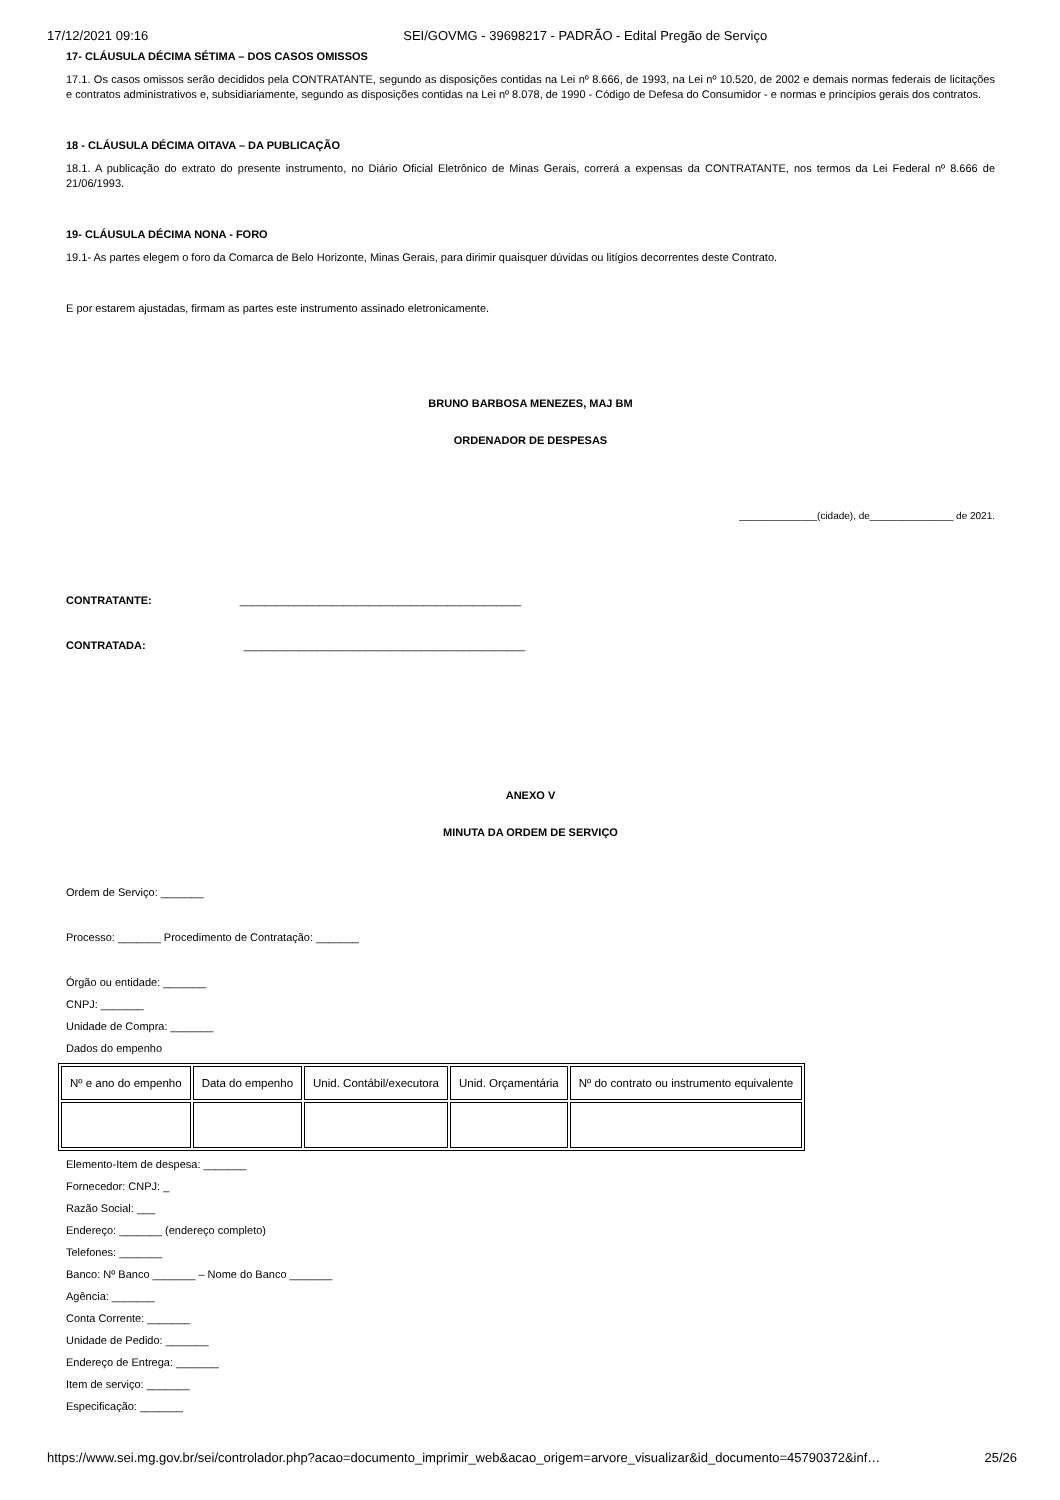17/12/2021 09:16 SEI/GOVMG - 39698217 - PADRÃO - Edital Pregão de Serviço
17- CLÁUSULA DÉCIMA SÉTIMA – DOS CASOS OMISSOS
17.1. Os casos omissos serão decididos pela CONTRATANTE, segundo as disposições contidas na Lei nº 8.666, de 1993, na Lei nº 10.520, de 2002 e demais normas federais de licitações e contratos administrativos e, subsidiariamente, segundo as disposições contidas na Lei nº 8.078, de 1990 - Código de Defesa do Consumidor - e normas e princípios gerais dos contratos.
18 - CLÁUSULA DÉCIMA OITAVA – DA PUBLICAÇÃO
18.1. A publicação do extrato do presente instrumento, no Diário Oficial Eletrônico de Minas Gerais, correrá a expensas da CONTRATANTE, nos termos da Lei Federal nº 8.666 de 21/06/1993.
19- CLÁUSULA DÉCIMA NONA - FORO
19.1- As partes elegem o foro da Comarca de Belo Horizonte, Minas Gerais, para dirimir quaisquer dúvidas ou litígios decorrentes deste Contrato.
E por estarem ajustadas, firmam as partes este instrumento assinado eletronicamente.
BRUNO BARBOSA MENEZES, MAJ BM
ORDENADOR DE DESPESAS
______________(cidade), de_______________ de 2021.
CONTRATANTE: ______________________________________________
CONTRATADA: ______________________________________________
ANEXO V
MINUTA DA ORDEM DE SERVIÇO
Ordem de Serviço: _______
Processo: _______ Procedimento de Contratação: _______
Órgão ou entidade: _______
CNPJ: _______
Unidade de Compra: _______
Dados do empenho
| Nº e ano do empenho | Data do empenho | Unid. Contábil/executora | Unid. Orçamentária | Nº do contrato ou instrumento equivalente |
Elemento-Item de despesa: _______
Fornecedor: CNPJ: _
Razão Social: ___
Endereço: _______ (endereço completo)
Telefones: _______
Banco: Nº Banco _______ – Nome do Banco _______
Agência: _______
Conta Corrente: _______
Unidade de Pedido: _______
Endereço de Entrega: _______
Item de serviço: _______
Especificação: _______
https://www.sei.mg.gov.br/sei/controlador.php?acao=documento_imprimir_web&acao_origem=arvore_visualizar&id_documento=45790372&inf… 25/26